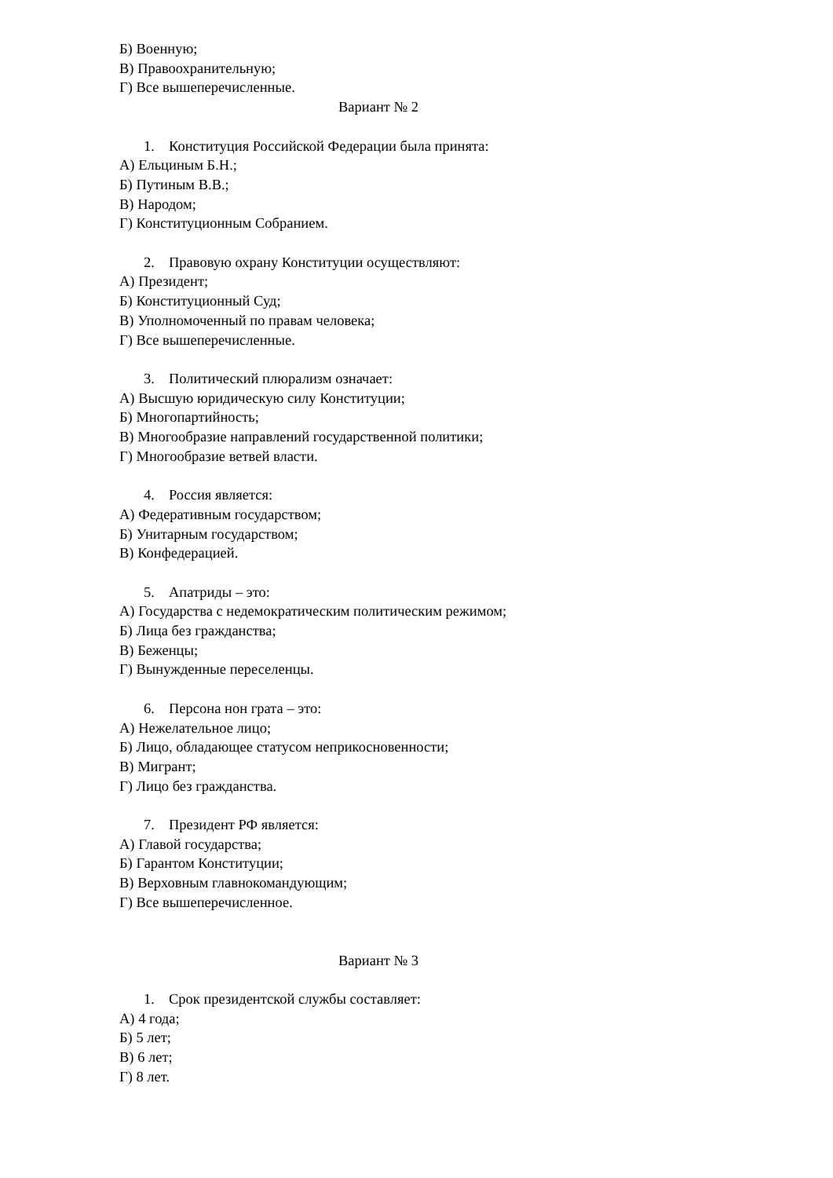Б) Военную;
В) Правоохранительную;
Г) Все вышеперечисленные.
Вариант № 2
1. Конституция Российской Федерации была принята:
А) Ельциным Б.Н.;
Б) Путиным В.В.;
В) Народом;
Г) Конституционным Собранием.
2. Правовую охрану Конституции осуществляют:
А) Президент;
Б) Конституционный Суд;
В) Уполномоченный по правам человека;
Г) Все вышеперечисленные.
3. Политический плюрализм означает:
А) Высшую юридическую силу Конституции;
Б) Многопартийность;
В) Многообразие направлений государственной политики;
Г) Многообразие ветвей власти.
4. Россия является:
А) Федеративным государством;
Б) Унитарным государством;
В) Конфедерацией.
5. Апатриды – это:
А) Государства с недемократическим политическим режимом;
Б) Лица без гражданства;
В) Беженцы;
Г) Вынужденные переселенцы.
6. Персона нон грата – это:
А) Нежелательное лицо;
Б) Лицо, обладающее статусом неприкосновенности;
В) Мигрант;
Г) Лицо без гражданства.
7. Президент РФ является:
А) Главой государства;
Б) Гарантом Конституции;
В) Верховным главнокомандующим;
Г) Все вышеперечисленное.
Вариант № 3
1. Срок президентской службы составляет:
А) 4 года;
Б) 5 лет;
В) 6 лет;
Г) 8 лет.